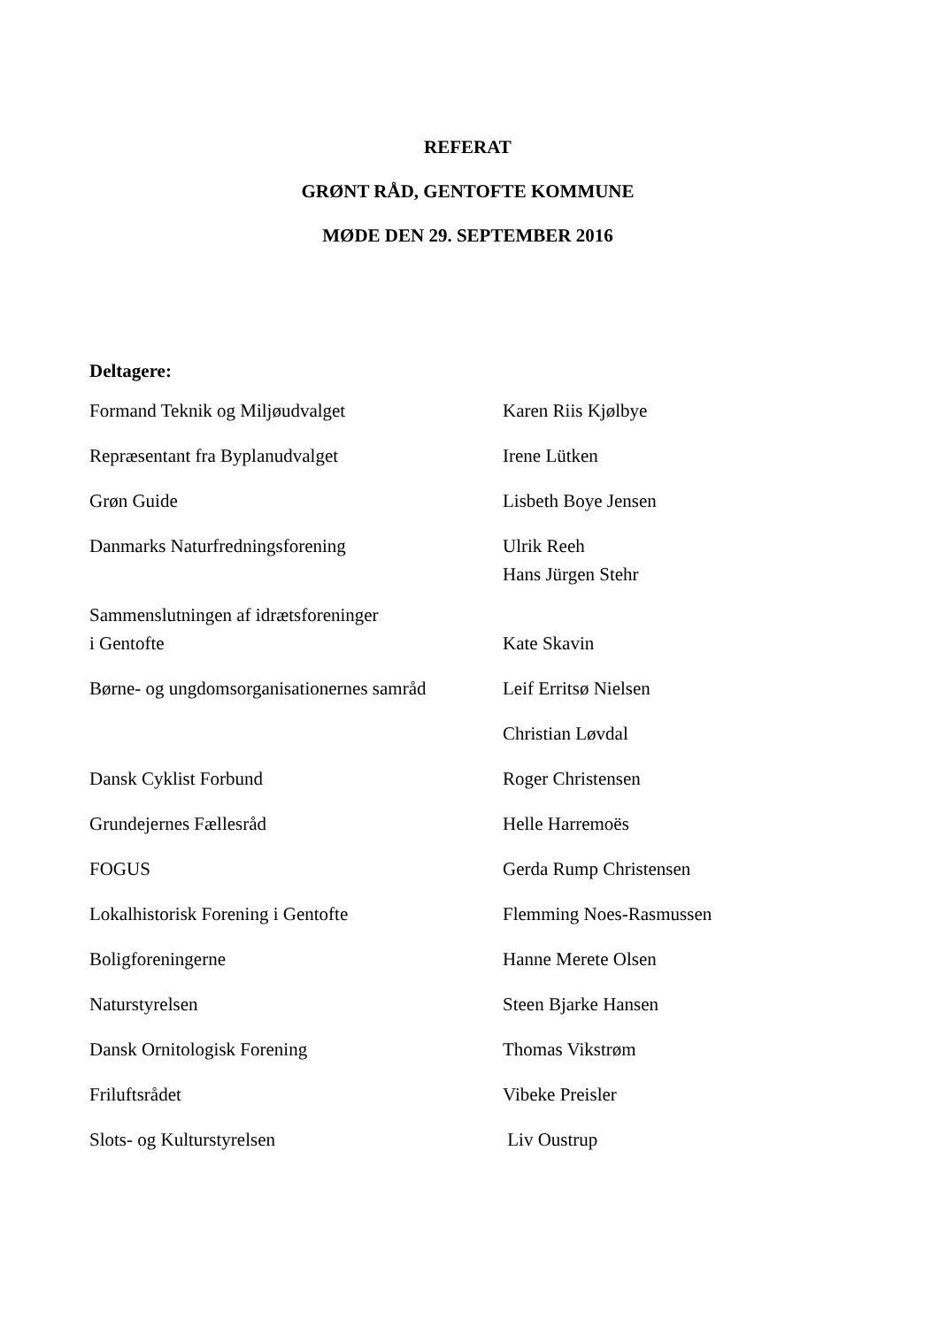REFERAT
GRØNT RÅD, GENTOFTE KOMMUNE
MØDE DEN 29. SEPTEMBER 2016
Deltagere:
| Formand Teknik og Miljøudvalget | Karen Riis Kjølbye |
| Repræsentant fra Byplanudvalget | Irene Lütken |
| Grøn Guide | Lisbeth Boye Jensen |
| Danmarks Naturfredningsforening | Ulrik Reeh Hans Jürgen Stehr |
| Sammenslutningen af idrætsforeninger i Gentofte | Kate Skavin |
| Børne- og ungdomsorganisationernes samråd | Leif Erritsø Nielsen |
| | Christian Løvdal |
| Dansk Cyklist Forbund | Roger Christensen |
| Grundejernes Fællesråd | Helle Harremoës |
| FOGUS | Gerda Rump Christensen |
| Lokalhistorisk Forening i Gentofte | Flemming Noes-Rasmussen |
| Boligforeningerne | Hanne Merete Olsen |
| Naturstyrelsen | Steen Bjarke Hansen |
| Dansk Ornitologisk Forening | Thomas Vikstrøm |
| Friluftsrådet | Vibeke Preisler |
| Slots- og Kulturstyrelsen | Liv Oustrup |